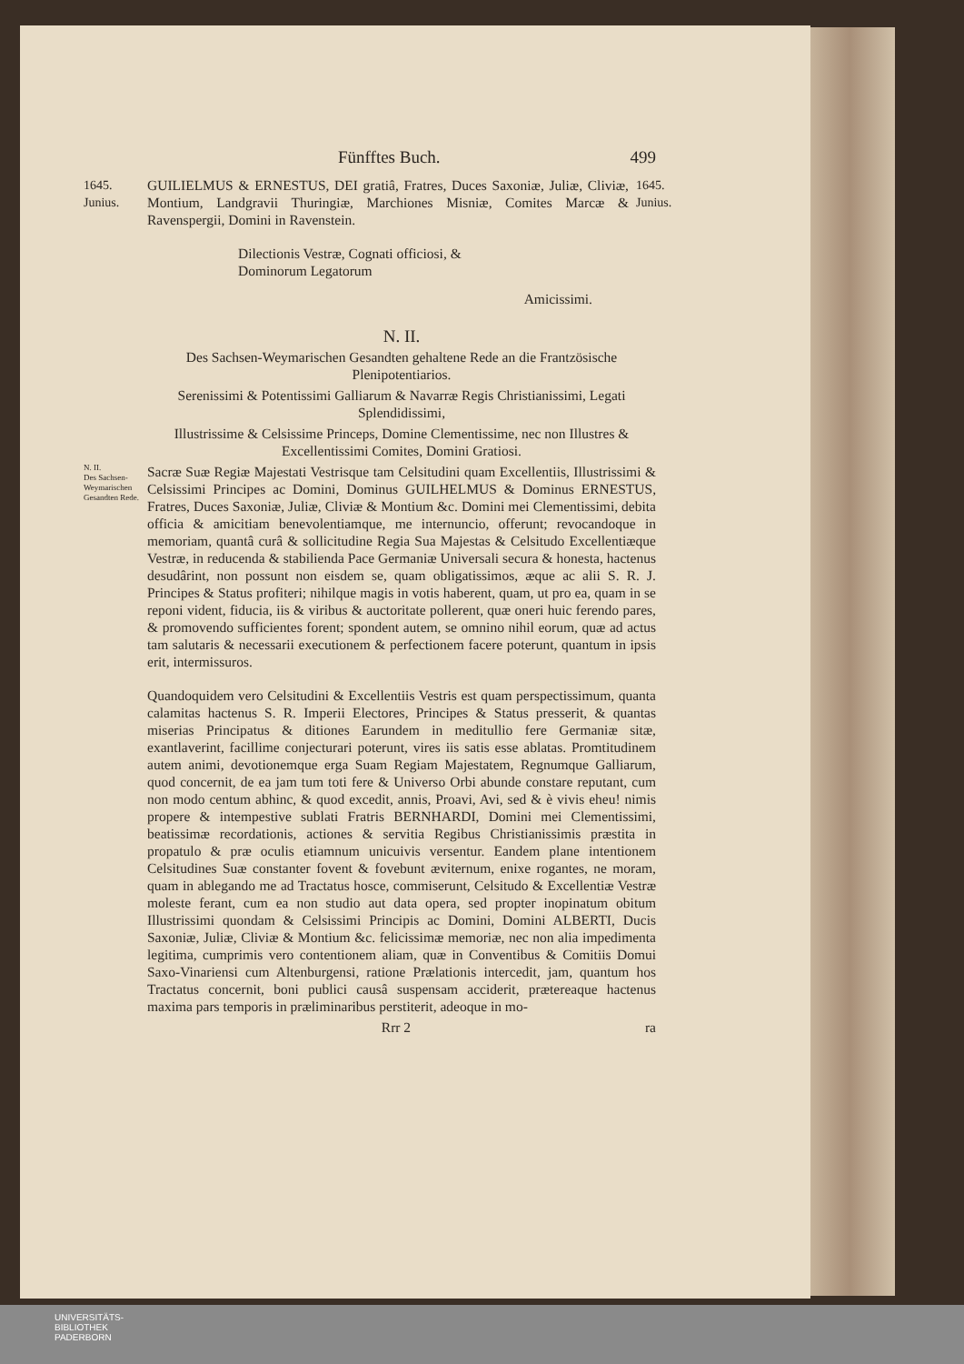Fünfftes Buch. 499
1645. Junius.
GUILIELMUS & ERNESTUS, DEI gratiâ, Fratres, Duces Saxoniæ, Juliæ, Cliviæ, Montium, Landgravii Thuringiæ, Marchiones Misniæ, Comites Marcæ & Ravenspergii, Domini in Ravenstein.
1645. Junius.
Dilectionis Vestræ, Cognati officiosi, &
Dominorum Legatorum
Amicissimi.
N. II.
Des Sachsen-Weymarischen Gesandten gehaltene Rede an die Frantzösische Plenipotentiarios.
Serenissimi & Potentissimi Galliarum & Navarræ Regis Christianissimi, Legati Splendidissimi,
Illustrissime & Celsissime Princeps, Domine Clementissime, nec non Illustres & Excellentissimi Comites, Domini Gratiosi.
N. II.
Des Sachsen-Weymarischen Gesandten Rede.
Sacræ Suæ Regiæ Majestati Vestrisque tam Celsitudini quam Excellentiis, Illustrissimi & Celsissimi Principes ac Domini, Dominus GUILHELMUS & Dominus ERNESTUS, Fratres, Duces Saxoniæ, Juliæ, Cliviæ & Montium &c. Domini mei Clementissimi, debita officia & amicitiam benevolentiamque, me internuncio, offerunt; revocandoque in memoriam, quantâ curâ & sollicitudine Regia Sua Majestas & Celsitudo Excellentiæque Vestræ, in reducenda & stabilienda Pace Germaniæ Universali secura & honesta, hactenus desudârint, non possunt non eisdem se, quam obligatissimos, æque ac alii S. R. J. Principes & Status profiteri; nihilque magis in votis haberent, quam, ut pro ea, quam in se reponi vident, fiducia, iis & viribus & auctoritate pollerent, quæ oneri huic ferendo pares, & promovendo sufficientes forent; spondent autem, se omnino nihil eorum, quæ ad actus tam salutaris & necessarii executionem & perfectionem facere poterunt, quantum in ipsis erit, intermissuros.
Quandoquidem vero Celsitudini & Excellentiis Vestris est quam perspectissimum, quanta calamitas hactenus S. R. Imperii Electores, Principes & Status presserit, & quantas miserias Principatus & ditiones Earundem in meditullio fere Germaniæ sitæ, exantlaverint, facillime conjecturari poterunt, vires iis satis esse ablatas. Promtitudinem autem animi, devotionemque erga Suam Regiam Majestatem, Regnumque Galliarum, quod concernit, de ea jam tum toti fere & Universo Orbi abunde constare reputant, cum non modo centum abhinc, & quod excedit, annis, Proavi, Avi, sed & è vivis eheu! nimis propere & intempestive sublati Fratris BERNHARDI, Domini mei Clementissimi, beatissimæ recordationis, actiones & servitia Regibus Christianissimis præstita in propatulo & præ oculis etiamnum unicuivis versentur. Eandem plane intentionem Celsitudines Suæ constanter fovent & fovebunt æviternum, enixe rogantes, ne moram, quam in ablegando me ad Tractatus hosce, commiserunt, Celsitudo & Excellentiæ Vestræ moleste ferant, cum ea non studio aut data opera, sed propter inopinatum obitum Illustrissimi quondam & Celsissimi Principis ac Domini, Domini ALBERTI, Ducis Saxoniæ, Juliæ, Cliviæ & Montium &c. felicissimæ memoriæ, nec non alia impedimenta legitima, cumprimis vero contentionem aliam, quæ in Conventibus & Comitiis Domui Saxo-Vinariensi cum Altenburgensi, ratione Prælationis intercedit, jam, quantum hos Tractatus concernit, boni publici causâ suspensam acciderit, prætereaque hactenus maxima pars temporis in præliminaribus perstiterit, adeoque in mo-
Rrr 2 ra
UNIVERSITÄTS-
BIBLIOTHEK
PADERBORN